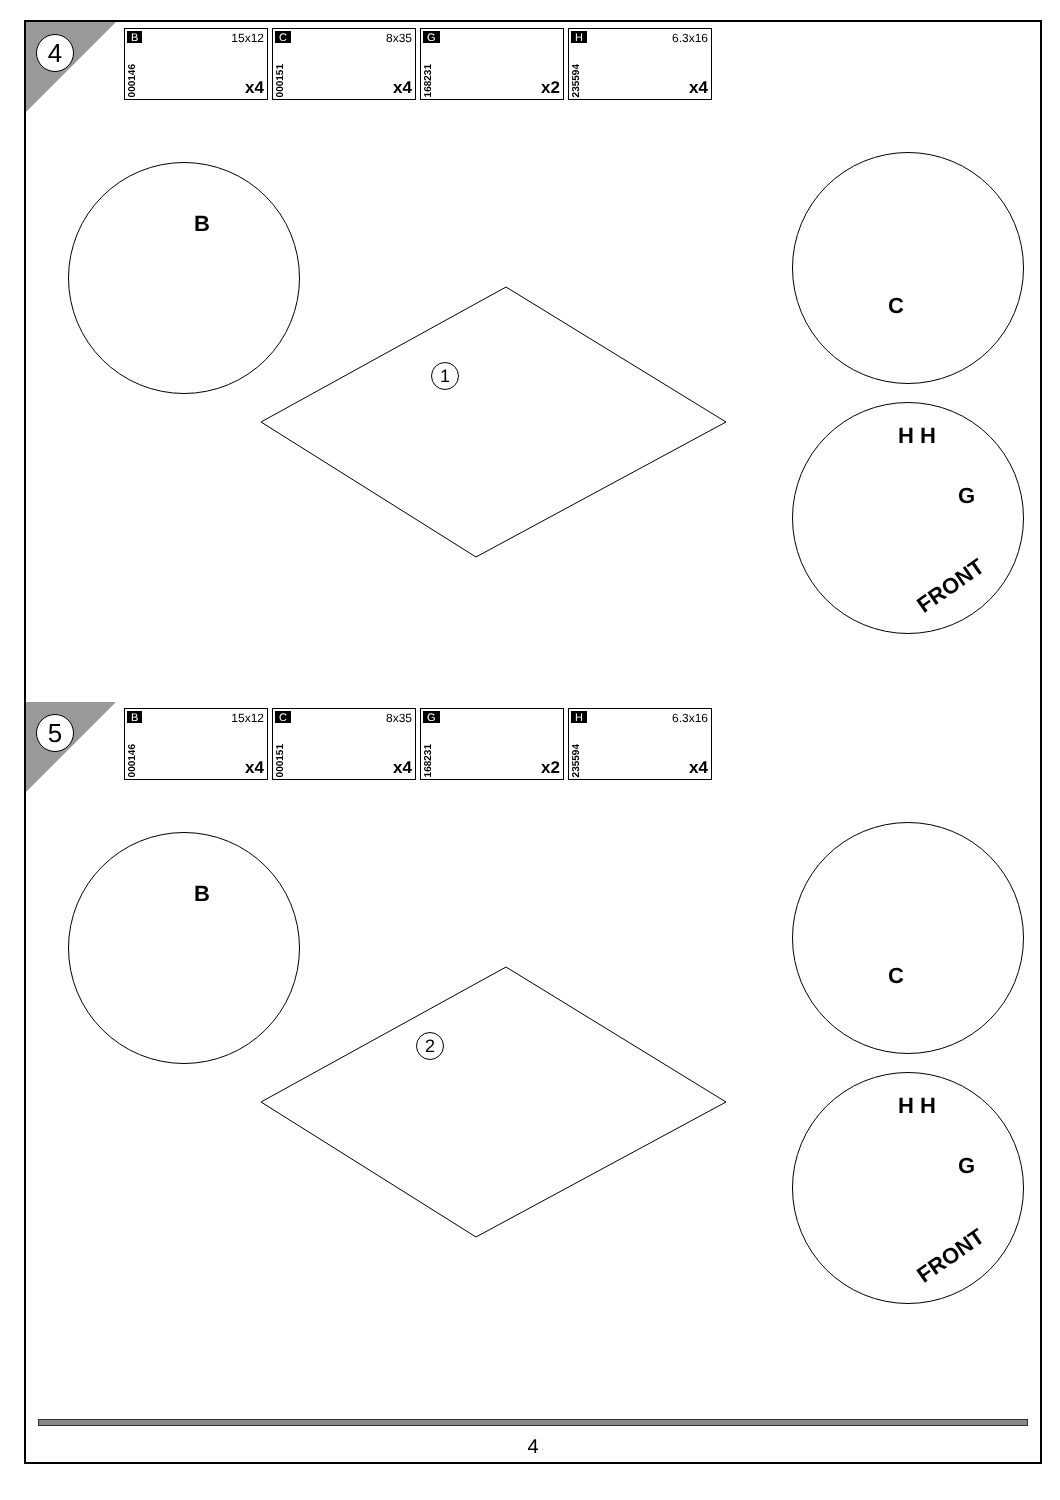4
B 15x12
000146
x4
C 8x35
000151
x4
G
168231
x2
H 6.3x16
235594
x4
B
C
H H
G
FRONT
1
5
B 15x12
000146
x4
C 8x35
000151
x4
G
168231
x2
H 6.3x16
235594
x4
B
C
H H
G
FRONT
2
4